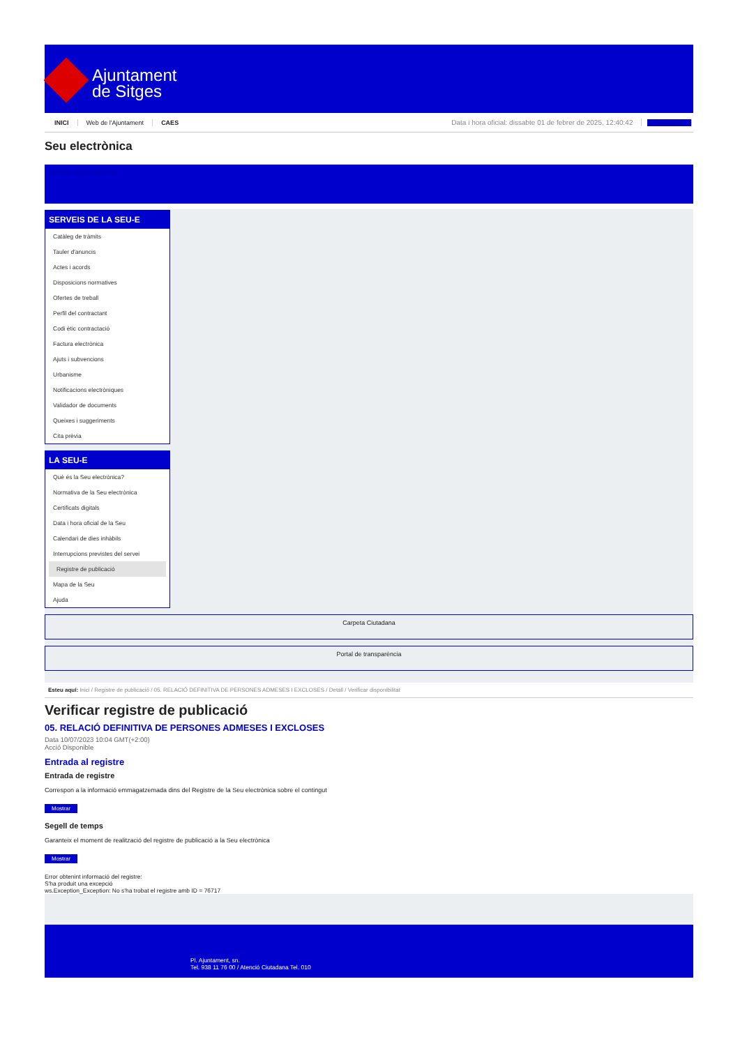Ajuntament
de Sitges
INICI Web de l'Ajuntament CAES Data i hora oficial: dissabte 01 de febrer de 2025, 12:40:42 Directorio
Seu electrònica
Obtenir còpia autèntica
SERVEIS DE LA SEU-E
Catàleg de tràmits
Tauler d'anuncis
Actes i acords
Disposicions normatives
Ofertes de treball
Perfil del contractant
Codi ètic contractació
Factura electrònica
Ajuts i subvencions
Urbanisme
Notificacions electròniques
Validador de documents
Queixes i suggeriments
Cita prèvia
LA SEU-E
Què és la Seu electrònica?
Normativa de la Seu electrònica
Certificats digitals
Data i hora oficial de la Seu
Calendari de dies inhàbils
Interrupcions previstes del servei
Registre de publicació
Mapa de la Seu
Ajuda
Carpeta Ciutadana
Portal de transparència
Esteu aquí: Inici / Registre de publicació / 05. RELACIÓ DEFINITIVA DE PERSONES ADMESES I EXCLOSES / Detall / Verificar disponibilitat
Verificar registre de publicació
05. RELACIÓ DEFINITIVA DE PERSONES ADMESES I EXCLOSES
Data 10/07/2023 10:04 GMT(+2:00)
Acció Disponible
Entrada al registre
Entrada de registre
Correspon a la informació emmagatzemada dins del Registre de la Seu electrònica sobre el contingut
Mostrar
Segell de temps
Garanteix el moment de realització del registre de publicació a la Seu electrònica
Mostrar
Error obtenint informació del registre:
S'ha produit una excepció
ws.Exception_Exception: No s'ha trobat el registre amb ID = 76717
Pl. Ajuntament, sn.
Tel. 938 11 76 00 / Atenció Ciutadana Tel. 010